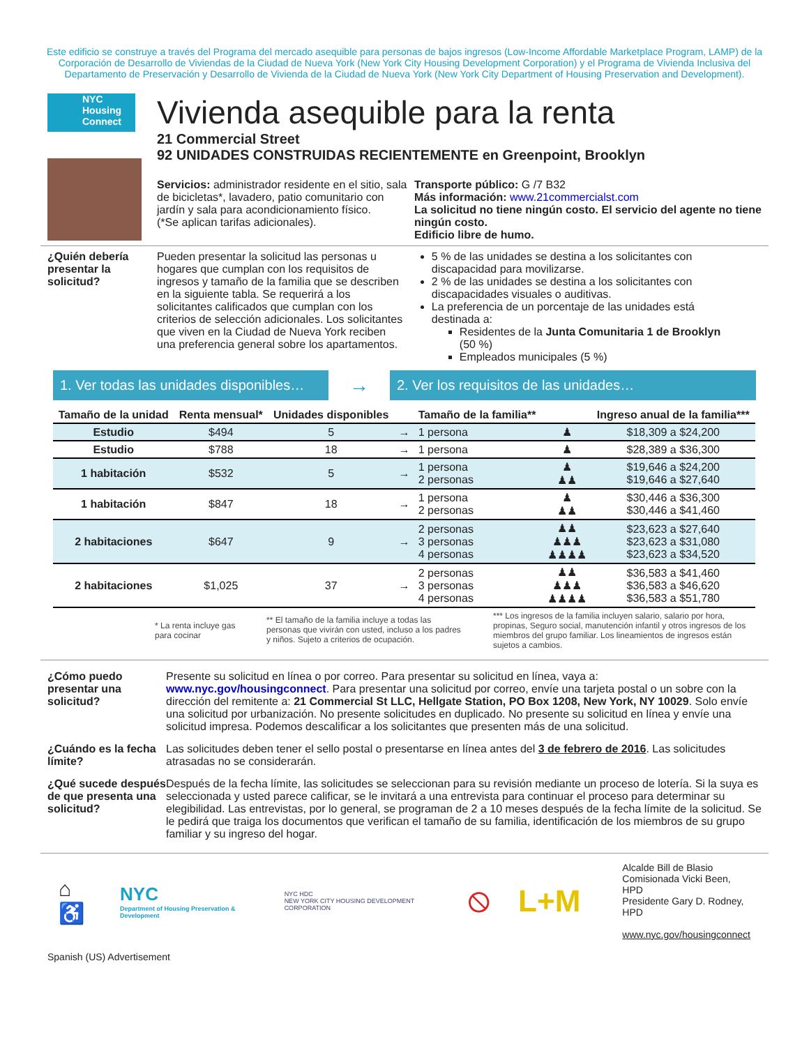Este edificio se construye a través del Programa del mercado asequible para personas de bajos ingresos (Low-Income Affordable Marketplace Program, LAMP) de la Corporación de Desarrollo de Viviendas de la Ciudad de Nueva York (New York City Housing Development Corporation) y el Programa de Vivienda Inclusiva del Departamento de Preservación y Desarrollo de Vivienda de la Ciudad de Nueva York (New York City Department of Housing Preservation and Development).
NYC Housing Connect
Vivienda asequible para la renta
21 Commercial Street
92 UNIDADES CONSTRUIDAS RECIENTEMENTE en Greenpoint, Brooklyn
Servicios: administrador residente en el sitio, sala de bicicletas*, lavadero, patio comunitario con jardín y sala para acondicionamiento físico.
(*Se aplican tarifas adicionales).
Transporte público: G /7 B32
Más información: www.21commercialst.com
La solicitud no tiene ningún costo. El servicio del agente no tiene ningún costo.
Edificio libre de humo.
¿Quién debería presentar la solicitud?
Pueden presentar la solicitud las personas u hogares que cumplan con los requisitos de ingresos y tamaño de la familia que se describen en la siguiente tabla. Se requerirá a los solicitantes calificados que cumplan con los criterios de selección adicionales. Los solicitantes que viven en la Ciudad de Nueva York reciben una preferencia general sobre los apartamentos.
5 % de las unidades se destina a los solicitantes con discapacidad para movilizarse.
2 % de las unidades se destina a los solicitantes con discapacidades visuales o auditivas.
La preferencia de un porcentaje de las unidades está destinada a:
Residentes de la Junta Comunitaria 1 de Brooklyn (50 %)
Empleados municipales (5 %)
1. Ver todas las unidades disponibles…
→
2. Ver los requisitos de las unidades…
| Tamaño de la unidad | Renta mensual* | Unidades disponibles | | Tamaño de la familia** | | Ingreso anual de la familia*** |
| --- | --- | --- | --- | --- | --- | --- |
| Estudio | $494 | 5 | → | 1 persona | ♟ | $18,309 a $24,200 |
| Estudio | $788 | 18 | → | 1 persona | ♟ | $28,389 a $36,300 |
| 1 habitación | $532 | 5 | → | 1 persona 2 personas | ♟ ♟♟ | $19,646 a $24,200 $19,646 a $27,640 |
| 1 habitación | $847 | 18 | → | 1 persona 2 personas | ♟ ♟♟ | $30,446 a $36,300 $30,446 a $41,460 |
| 2 habitaciones | $647 | 9 | → | 2 personas 3 personas 4 personas | ♟♟ ♟♟♟ ♟♟♟♟ | $23,623 a $27,640 $23,623 a $31,080 $23,623 a $34,520 |
| 2 habitaciones | $1,025 | 37 | → | 2 personas 3 personas 4 personas | ♟♟ ♟♟♟ ♟♟♟♟ | $36,583 a $41,460 $36,583 a $46,620 $36,583 a $51,780 |
* La renta incluye gas para cocinar
** El tamaño de la familia incluye a todas las personas que vivirán con usted, incluso a los padres y niños. Sujeto a criterios de ocupación.
*** Los ingresos de la familia incluyen salario, salario por hora, propinas, Seguro social, manutención infantil y otros ingresos de los miembros del grupo familiar. Los lineamientos de ingresos están sujetos a cambios.
¿Cómo puedo presentar una solicitud?
Presente su solicitud en línea o por correo. Para presentar su solicitud en línea, vaya a: www.nyc.gov/housingconnect. Para presentar una solicitud por correo, envíe una tarjeta postal o un sobre con la dirección del remitente a: 21 Commercial St LLC, Hellgate Station, PO Box 1208, New York, NY 10029. Solo envíe una solicitud por urbanización. No presente solicitudes en duplicado. No presente su solicitud en línea y envíe una solicitud impresa. Podemos descalificar a los solicitantes que presenten más de una solicitud.
¿Cuándo es la fecha límite?
Las solicitudes deben tener el sello postal o presentarse en línea antes del 3 de febrero de 2016. Las solicitudes atrasadas no se considerarán.
¿Qué sucede después de que presenta una solicitud?
Después de la fecha límite, las solicitudes se seleccionan para su revisión mediante un proceso de lotería. Si la suya es seleccionada y usted parece calificar, se le invitará a una entrevista para continuar el proceso para determinar su elegibilidad. Las entrevistas, por lo general, se programan de 2 a 10 meses después de la fecha límite de la solicitud. Se le pedirá que traiga los documentos que verifican el tamaño de su familia, identificación de los miembros de su grupo familiar y su ingreso del hogar.
⌂♿
NYC
Department of Housing Preservation & Development
NYC HDC
NEW YORK CITY HOUSING DEVELOPMENT CORPORATION
⦸ L+M
Alcalde Bill de Blasio
Comisionada Vicki Been, HPD
Presidente Gary D. Rodney, HPD
www.nyc.gov/housingconnect
Spanish (US) Advertisement